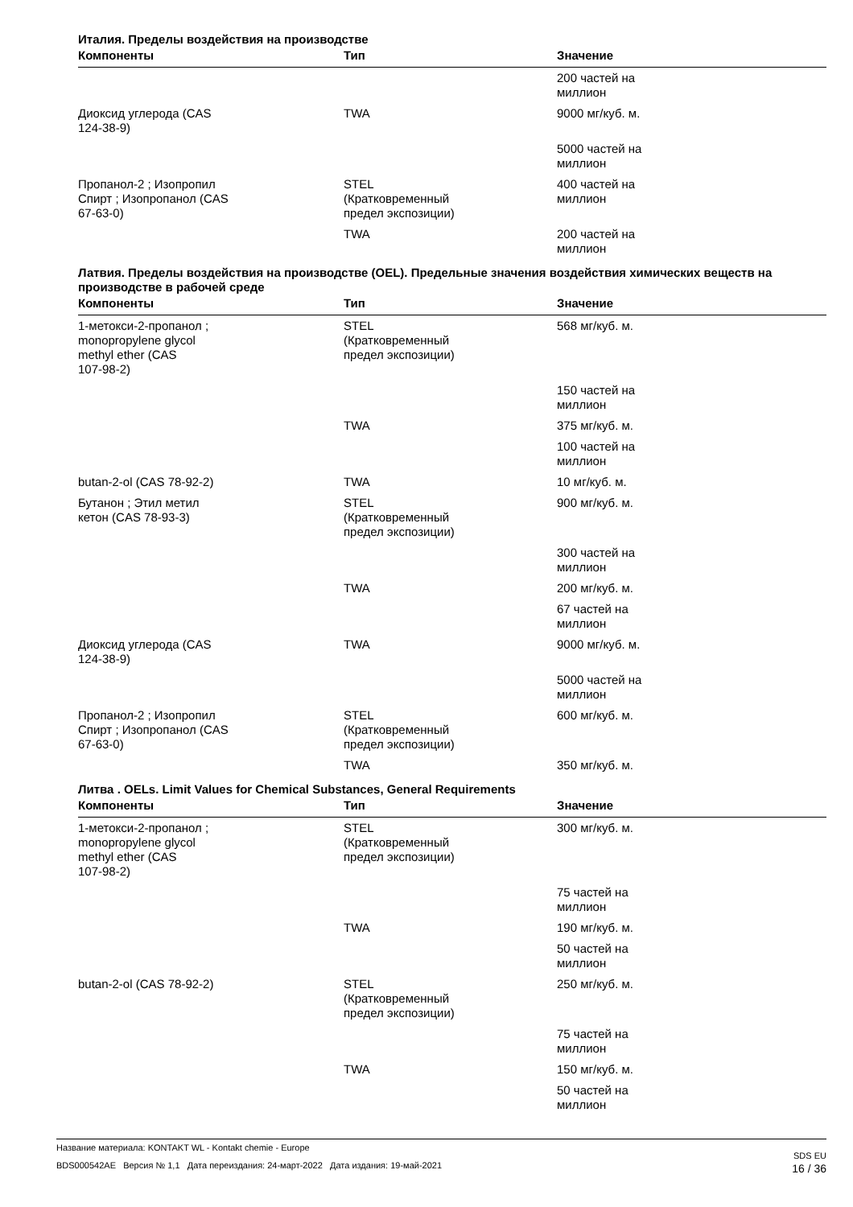Италия. Пределы воздействия на производстве
| Компоненты | Тип | Значение |
| --- | --- | --- |
| | | 200 частей на миллион |
| Диоксид углерода (CAS 124-38-9) | TWA | 9000 мг/куб. м. |
| | | 5000 частей на миллион |
| Пропанол-2 ; Изопропил Спирт ; Изопропанол (CAS 67-63-0) | STEL (Кратковременный предел экспозиции) | 400 частей на миллион |
| | TWA | 200 частей на миллион |
Латвия. Пределы воздействия на производстве (OEL). Предельные значения воздействия химических веществ на производстве в рабочей среде
| Компоненты | Тип | Значение |
| --- | --- | --- |
| 1-метокси-2-пропанол ; monopropylene glycol methyl ether (CAS 107-98-2) | STEL (Кратковременный предел экспозиции) | 568 мг/куб. м. |
| | | 150 частей на миллион |
| | TWA | 375 мг/куб. м. |
| | | 100 частей на миллион |
| butan-2-ol (CAS 78-92-2) | TWA | 10 мг/куб. м. |
| Бутанон ; Этил метил кетон (CAS 78-93-3) | STEL (Кратковременный предел экспозиции) | 900 мг/куб. м. |
| | | 300 частей на миллион |
| | TWA | 200 мг/куб. м. |
| | | 67 частей на миллион |
| Диоксид углерода (CAS 124-38-9) | TWA | 9000 мг/куб. м. |
| | | 5000 частей на миллион |
| Пропанол-2 ; Изопропил Спирт ; Изопропанол (CAS 67-63-0) | STEL (Кратковременный предел экспозиции) | 600 мг/куб. м. |
| | TWA | 350 мг/куб. м. |
Литва . OELs. Limit Values for Chemical Substances, General Requirements
| Компоненты | Тип | Значение |
| --- | --- | --- |
| 1-метокси-2-пропанол ; monopropylene glycol methyl ether (CAS 107-98-2) | STEL (Кратковременный предел экспозиции) | 300 мг/куб. м. |
| | | 75 частей на миллион |
| | TWA | 190 мг/куб. м. |
| | | 50 частей на миллион |
| butan-2-ol (CAS 78-92-2) | STEL (Кратковременный предел экспозиции) | 250 мг/куб. м. |
| | | 75 частей на миллион |
| | TWA | 150 мг/куб. м. |
| | | 50 частей на миллион |
SDS EU
16 / 36
Название материала: KONTAKT WL - Kontakt chemie - Europe
BDS000542AE Версия № 1,1 Дата переиздания: 24-март-2022 Дата издания: 19-май-2021